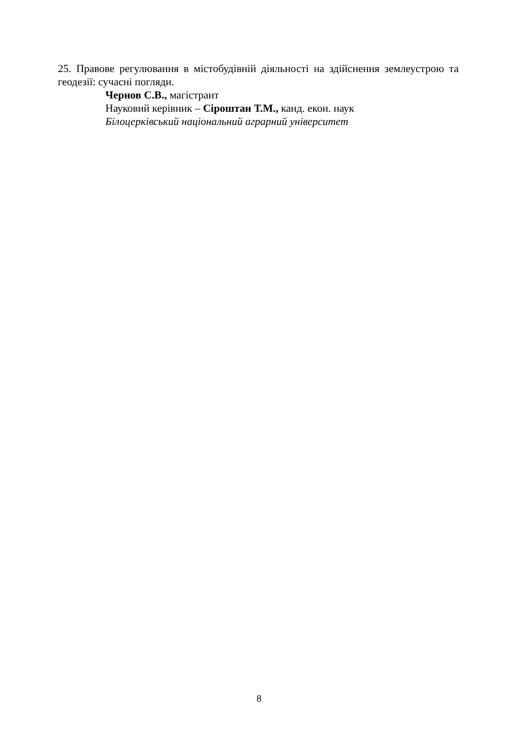25. Правове регулювання в містобудівній діяльності на здійснення землеустрою та геодезії: сучасні погляди.
Чернов С.В., магістрант
Науковий керівник – Сіроштан Т.М., канд. екон. наук
Білоцерківський національний аграрний університет
8